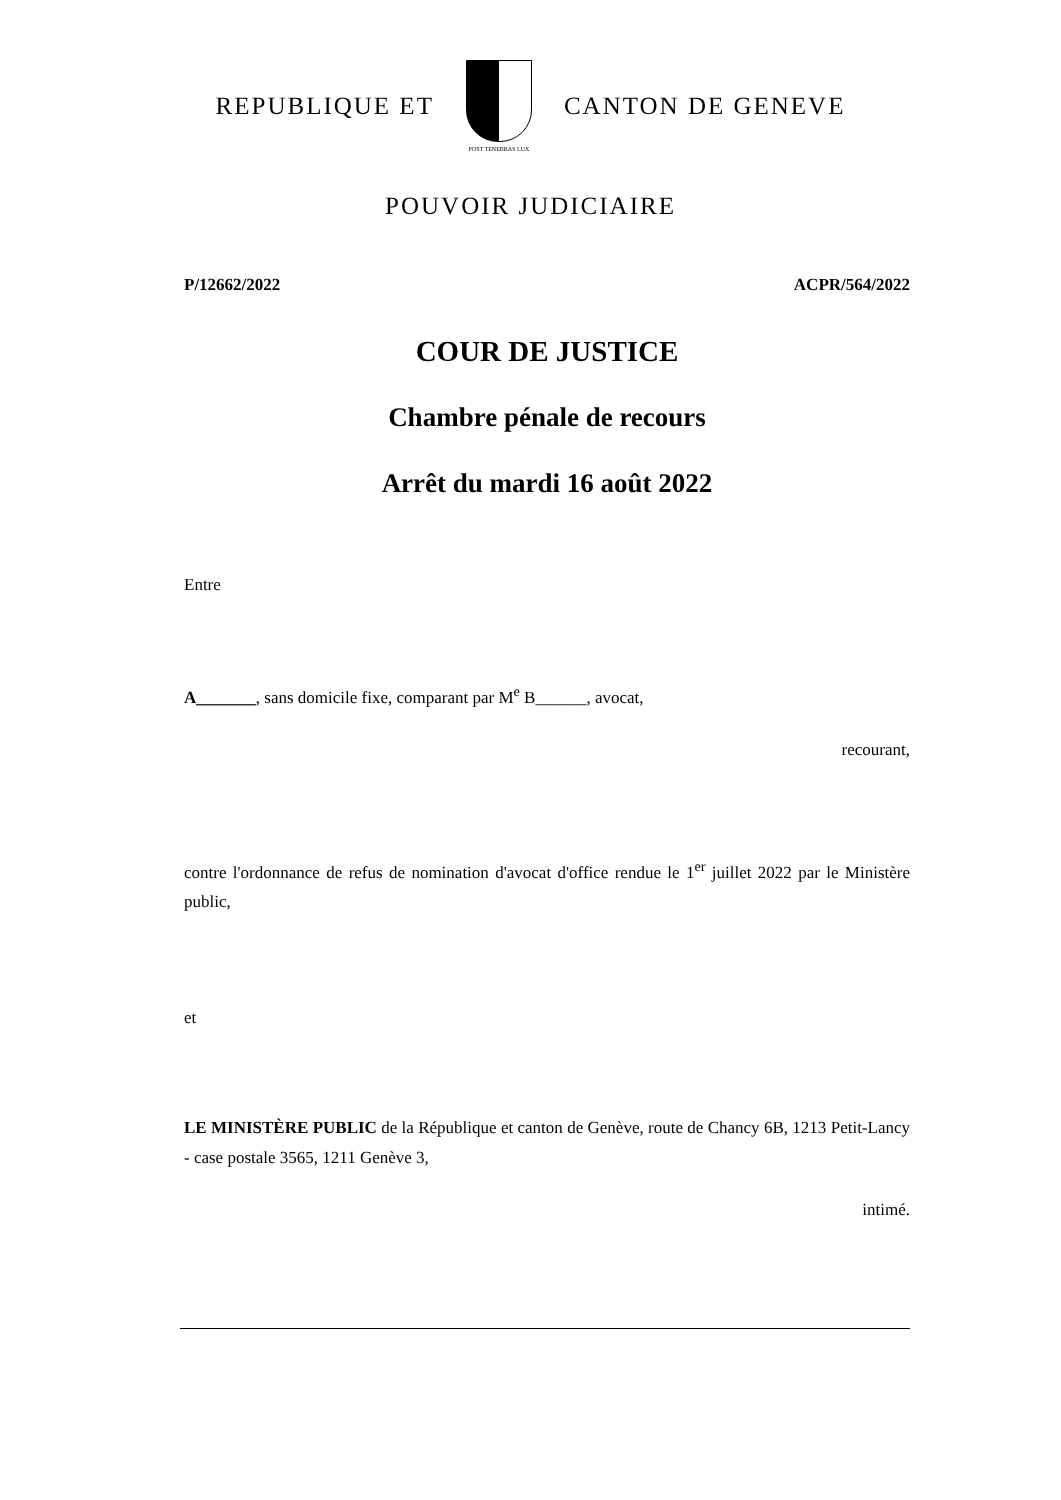REPUBLIQUE ET
POST TENEBRAS LUX
CANTON DE GENEVE
POUVOIR JUDICIAIRE
P/12662/2022 ACPR/564/2022
COUR DE JUSTICE
Chambre pénale de recours
Arrêt du mardi 16 août 2022
Entre
A_______, sans domicile fixe, comparant par M<sup>e</sup> B______, avocat,
recourant,
contre l'ordonnance de refus de nomination d'avocat d'office rendue le 1<sup>er</sup> juillet 2022 par le Ministère public,
et
LE MINISTÈRE PUBLIC de la République et canton de Genève, route de Chancy 6B, 1213 Petit-Lancy - case postale 3565, 1211 Genève 3,
intimé.